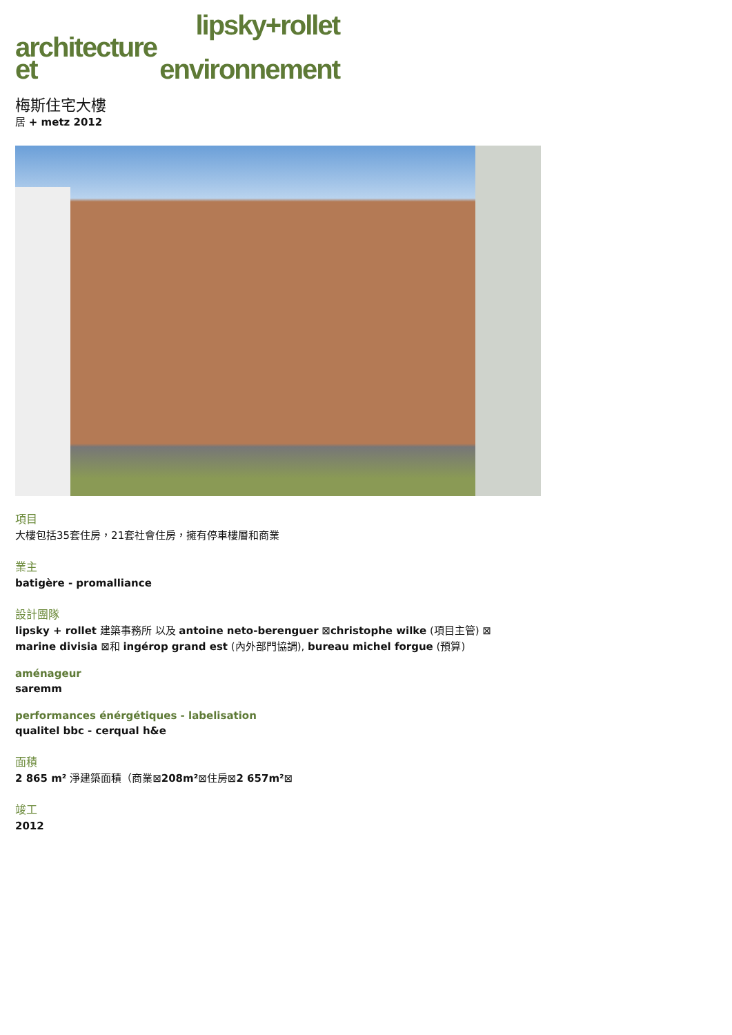lipsky+rollet
architecture
et environnement
梅斯住宅大樓
居 + metz 2012
項目
大樓包括35套住房，21套社會住房，擁有停車樓層和商業
業主
batigère - promalliance
設計團隊
lipsky + rollet 建築事務所 以及 antoine neto-berenguer ⊠christophe wilke (項目主管) ⊠
marine divisia ⊠和 ingérop grand est (內外部門協調), bureau michel forgue (預算)
aménageur
saremm
performances énérgétiques - labelisation
qualitel bbc - cerqual h&e
面積
2 865 m² 淨建築面積（商業⊠208m²⊠住房⊠2 657m²⊠
竣工
2012